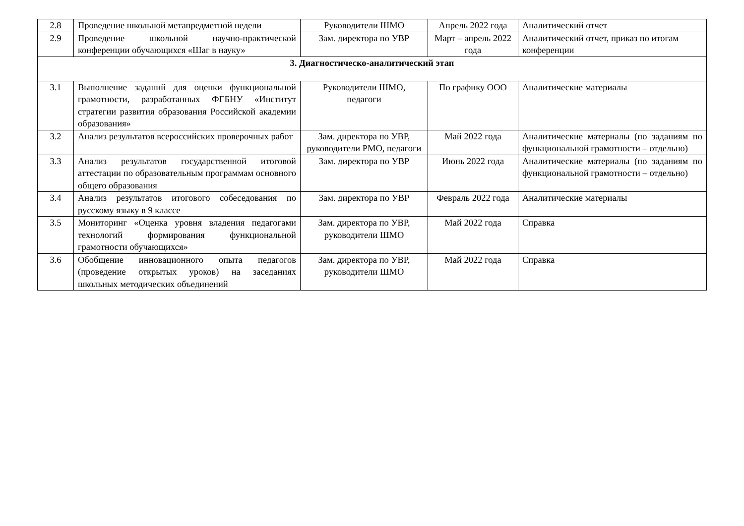| 2.8 | Проведение школьной метапредметной недели | Руководители ШМО | Апрель 2022 года | Аналитический отчет |
| 2.9 | Проведение школьной научно-практической конференции обучающихся «Шаг в науку» | Зам. директора по УВР | Март – апрель 2022 года | Аналитический отчет, приказ по итогам конференции |
| 3. Диагностическо-аналитический этап | | | | |
| 3.1 | Выполнение заданий для оценки функциональной грамотности, разработанных ФГБНУ «Институт стратегии развития образования Российской академии образования» | Руководители ШМО, педагоги | По графику ООО | Аналитические материалы |
| 3.2 | Анализ результатов всероссийских проверочных работ | Зам. директора по УВР, руководители РМО, педагоги | Май 2022 года | Аналитические материалы (по заданиям по функциональной грамотности – отдельно) |
| 3.3 | Анализ результатов государственной итоговой аттестации по образовательным программам основного общего образования | Зам. директора по УВР | Июнь 2022 года | Аналитические материалы (по заданиям по функциональной грамотности – отдельно) |
| 3.4 | Анализ результатов итогового собеседования по русскому языку в 9 классе | Зам. директора по УВР | Февраль 2022 года | Аналитические материалы |
| 3.5 | Мониторинг «Оценка уровня владения педагогами технологий формирования функциональной грамотности обучающихся» | Зам. директора по УВР, руководители ШМО | Май 2022 года | Справка |
| 3.6 | Обобщение инновационного опыта педагогов (проведение открытых уроков) на заседаниях школьных методических объединений | Зам. директора по УВР, руководители ШМО | Май 2022 года | Справка |